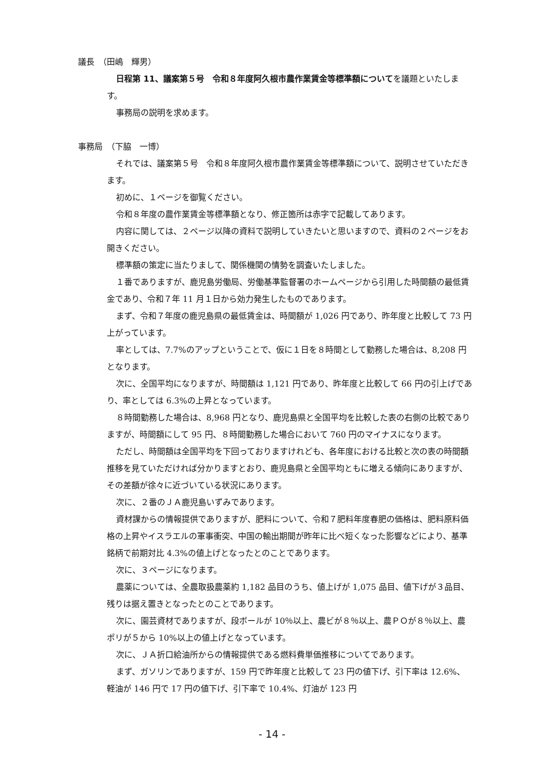議長　（田嶋　輝男）
日程第 11、議案第５号　令和８年度阿久根市農作業賃金等標準額についてを議題といたします。
事務局の説明を求めます。
事務局　（下脇　一博）
それでは、議案第５号　令和８年度阿久根市農作業賃金等標準額について、説明させていただきます。
初めに、１ページを御覧ください。
令和８年度の農作業賃金等標準額となり、修正箇所は赤字で記載してあります。
内容に関しては、２ページ以降の資料で説明していきたいと思いますので、資料の２ページをお開きください。
標準額の策定に当たりまして、関係機関の情勢を調査いたしました。
１番でありますが、鹿児島労働局、労働基準監督署のホームページから引用した時間額の最低賃金であり、令和７年 11 月１日から効力発生したものであります。
まず、令和７年度の鹿児島県の最低賃金は、時間額が 1,026 円であり、昨年度と比較して 73 円上がっています。
率としては、7.7%のアップということで、仮に１日を８時間として勤務した場合は、8,208 円となります。
次に、全国平均になりますが、時間額は 1,121 円であり、昨年度と比較して 66 円の引上げであり、率としては 6.3%の上昇となっています。
８時間勤務した場合は、8,968 円となり、鹿児島県と全国平均を比較した表の右側の比較でありますが、時間額にして 95 円、８時間勤務した場合において 760 円のマイナスになります。
ただし、時間額は全国平均を下回っておりますけれども、各年度における比較と次の表の時間額推移を見ていただければ分かりますとおり、鹿児島県と全国平均ともに増える傾向にありますが、その差額が徐々に近づいている状況にあります。
次に、２番のＪＡ鹿児島いずみであります。
資材課からの情報提供でありますが、肥料について、令和７肥料年度春肥の価格は、肥料原料価格の上昇やイスラエルの軍事衝突、中国の輸出期間が昨年に比べ短くなった影響などにより、基準銘柄で前期対比 4.3%の値上げとなったとのことであります。
次に、３ページになります。
農薬については、全農取扱農薬約 1,182 品目のうち、値上げが 1,075 品目、値下げが３品目、残りは据え置きとなったとのことであります。
次に、園芸資材でありますが、段ボールが 10％以上、農ビが８％以上、農ＰＯが８％以上、農ポリが５から 10%以上の値上げとなっています。
次に、ＪＡ折口給油所からの情報提供である燃料費単価推移についてであります。
まず、ガソリンでありますが、159 円で昨年度と比較して 23 円の値下げ、引下率は 12.6%、軽油が 146 円で 17 円の値下げ、引下率で 10.4%、灯油が 123 円
- 14 -